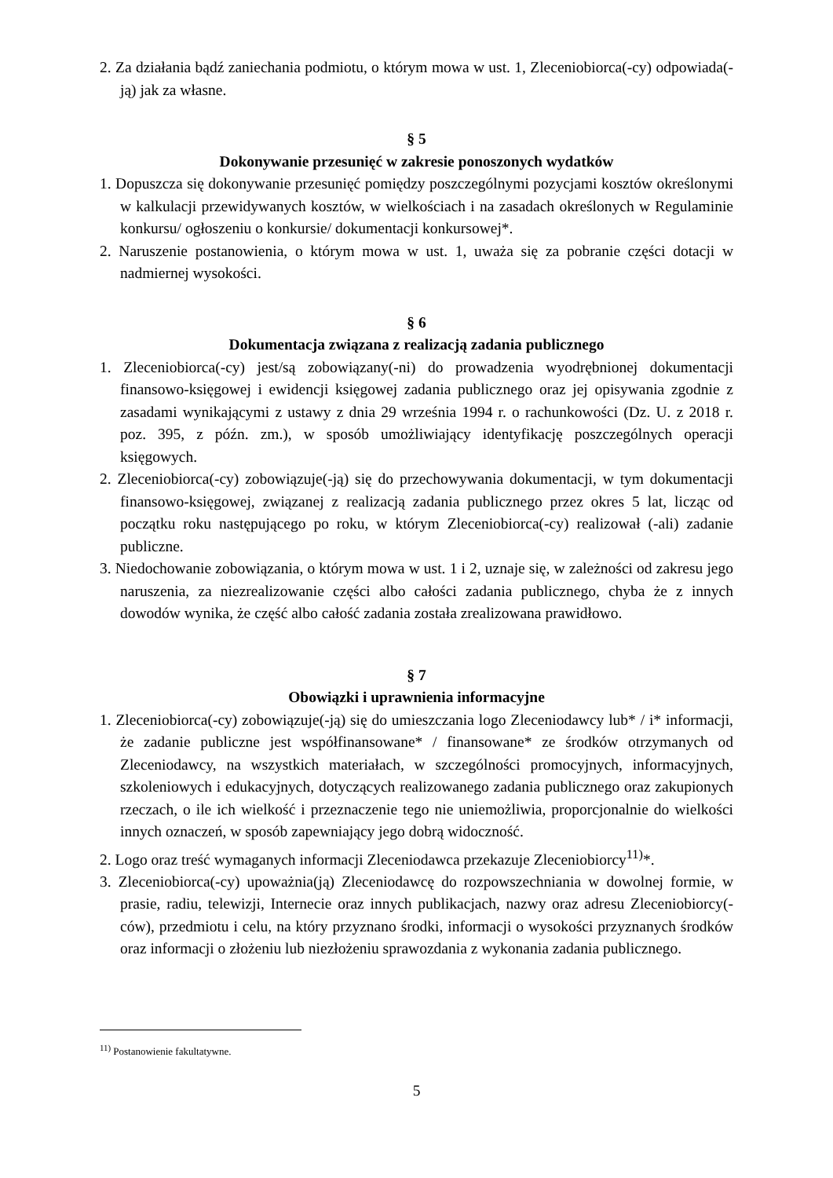2. Za działania bądź zaniechania podmiotu, o którym mowa w ust. 1, Zleceniobiorca(-cy) odpowiada(-ją) jak za własne.
§ 5
Dokonywanie przesunięć w zakresie ponoszonych wydatków
1. Dopuszcza się dokonywanie przesunięć pomiędzy poszczególnymi pozycjami kosztów określonymi w kalkulacji przewidywanych kosztów, w wielkościach i na zasadach określonych w Regulaminie konkursu/ ogłoszeniu o konkursie/ dokumentacji konkursowej*.
2. Naruszenie postanowienia, o którym mowa w ust. 1, uważa się za pobranie części dotacji w nadmiernej wysokości.
§ 6
Dokumentacja związana z realizacją zadania publicznego
1. Zleceniobiorca(-cy) jest/są zobowiązany(-ni) do prowadzenia wyodrębnionej dokumentacji finansowo-księgowej i ewidencji księgowej zadania publicznego oraz jej opisywania zgodnie z zasadami wynikającymi z ustawy z dnia 29 września 1994 r. o rachunkowości (Dz. U. z 2018 r. poz. 395, z późn. zm.), w sposób umożliwiający identyfikację poszczególnych operacji księgowych.
2. Zleceniobiorca(-cy) zobowiązuje(-ją) się do przechowywania dokumentacji, w tym dokumentacji finansowo-księgowej, związanej z realizacją zadania publicznego przez okres 5 lat, licząc od początku roku następującego po roku, w którym Zleceniobiorca(-cy) realizował (-ali) zadanie publiczne.
3. Niedochowanie zobowiązania, o którym mowa w ust. 1 i 2, uznaje się, w zależności od zakresu jego naruszenia, za niezrealizowanie części albo całości zadania publicznego, chyba że z innych dowodów wynika, że część albo całość zadania została zrealizowana prawidłowo.
§ 7
Obowiązki i uprawnienia informacyjne
1. Zleceniobiorca(-cy) zobowiązuje(-ją) się do umieszczania logo Zleceniodawcy lub* / i* informacji, że zadanie publiczne jest współfinansowane* / finansowane* ze środków otrzymanych od Zleceniodawcy, na wszystkich materiałach, w szczególności promocyjnych, informacyjnych, szkoleniowych i edukacyjnych, dotyczących realizowanego zadania publicznego oraz zakupionych rzeczach, o ile ich wielkość i przeznaczenie tego nie uniemożliwia, proporcjonalnie do wielkości innych oznaczeń, w sposób zapewniający jego dobrą widoczność.
2. Logo oraz treść wymaganych informacji Zleceniodawca przekazuje Zleceniobiorcy<sup>11)</sup>*.
3. Zleceniobiorca(-cy) upoważnia(ją) Zleceniodawcę do rozpowszechniania w dowolnej formie, w prasie, radiu, telewizji, Internecie oraz innych publikacjach, nazwy oraz adresu Zleceniobiorcy(-ców), przedmiotu i celu, na który przyznano środki, informacji o wysokości przyznanych środków oraz informacji o złożeniu lub niezłożeniu sprawozdania z wykonania zadania publicznego.
<sup>11)</sup> Postanowienie fakultatywne.
5